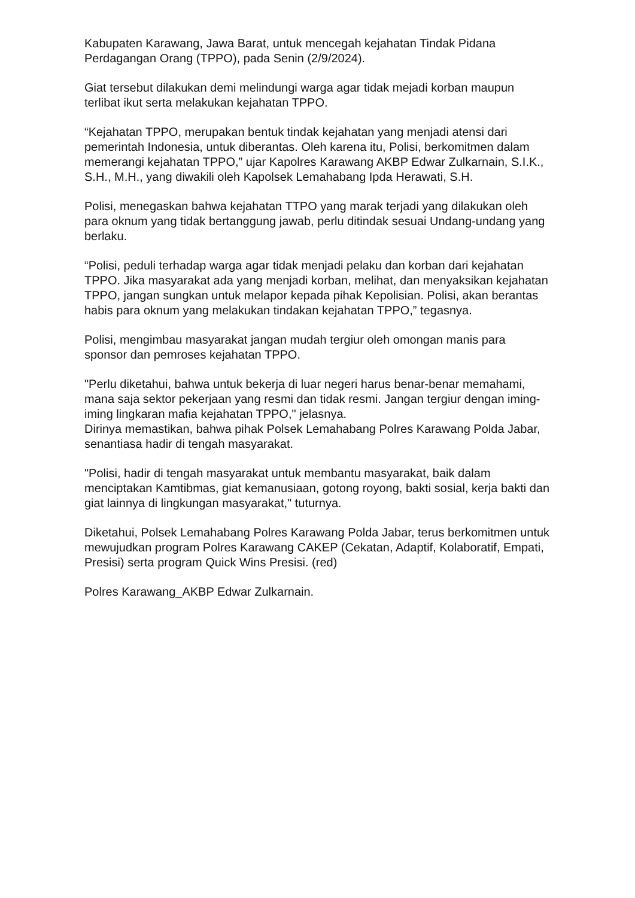Kabupaten Karawang, Jawa Barat, untuk mencegah kejahatan Tindak Pidana Perdagangan Orang (TPPO), pada Senin (2/9/2024).
Giat tersebut dilakukan demi melindungi warga agar tidak mejadi korban maupun terlibat ikut serta melakukan kejahatan TPPO.
“Kejahatan TPPO, merupakan bentuk tindak kejahatan yang menjadi atensi dari pemerintah Indonesia, untuk diberantas. Oleh karena itu, Polisi, berkomitmen dalam memerangi kejahatan TPPO,” ujar Kapolres Karawang AKBP Edwar Zulkarnain, S.I.K., S.H., M.H., yang diwakili oleh Kapolsek Lemahabang Ipda Herawati, S.H.
Polisi, menegaskan bahwa kejahatan TTPO yang marak terjadi yang dilakukan oleh para oknum yang tidak bertanggung jawab, perlu ditindak sesuai Undang-undang yang berlaku.
“Polisi, peduli terhadap warga agar tidak menjadi pelaku dan korban dari kejahatan TPPO. Jika masyarakat ada yang menjadi korban, melihat, dan menyaksikan kejahatan TPPO, jangan sungkan untuk melapor kepada pihak Kepolisian. Polisi, akan berantas habis para oknum yang melakukan tindakan kejahatan TPPO,” tegasnya.
Polisi, mengimbau masyarakat jangan mudah tergiur oleh omongan manis para sponsor dan pemroses kejahatan TPPO.
"Perlu diketahui, bahwa untuk bekerja di luar negeri harus benar-benar memahami, mana saja sektor pekerjaan yang resmi dan tidak resmi. Jangan tergiur dengan iming-iming lingkaran mafia kejahatan TPPO," jelasnya.
Dirinya memastikan, bahwa pihak Polsek Lemahabang Polres Karawang Polda Jabar, senantiasa hadir di tengah masyarakat.
"Polisi, hadir di tengah masyarakat untuk membantu masyarakat, baik dalam menciptakan Kamtibmas, giat kemanusiaan, gotong royong, bakti sosial, kerja bakti dan giat lainnya di lingkungan masyarakat," tuturnya.
Diketahui, Polsek Lemahabang Polres Karawang Polda Jabar, terus berkomitmen untuk mewujudkan program Polres Karawang CAKEP (Cekatan, Adaptif, Kolaboratif, Empati, Presisi) serta program Quick Wins Presisi. (red)
Polres Karawang_AKBP Edwar Zulkarnain.